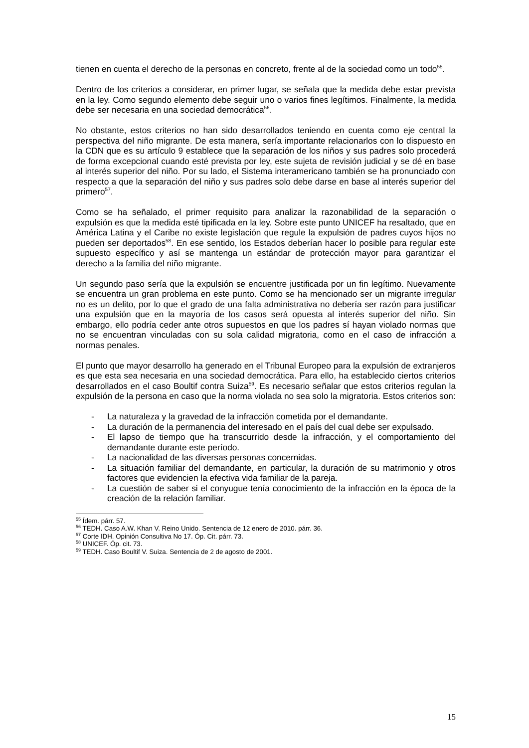tienen en cuenta el derecho de la personas en concreto, frente al de la sociedad como un todo<sup>55</sup>.
Dentro de los criterios a considerar, en primer lugar, se señala que la medida debe estar prevista en la ley. Como segundo elemento debe seguir uno o varios fines legítimos. Finalmente, la medida debe ser necesaria en una sociedad democrática<sup>56</sup>.
No obstante, estos criterios no han sido desarrollados teniendo en cuenta como eje central la perspectiva del niño migrante. De esta manera, sería importante relacionarlos con lo dispuesto en la CDN que es su artículo 9 establece que la separación de los niños y sus padres solo procederá de forma excepcional cuando esté prevista por ley, este sujeta de revisión judicial y se dé en base al interés superior del niño. Por su lado, el Sistema interamericano también se ha pronunciado con respecto a que la separación del niño y sus padres solo debe darse en base al interés superior del primero<sup>57</sup>.
Como se ha señalado, el primer requisito para analizar la razonabilidad de la separación o expulsión es que la medida esté tipificada en la ley. Sobre este punto UNICEF ha resaltado, que en América Latina y el Caribe no existe legislación que regule la expulsión de padres cuyos hijos no pueden ser deportados<sup>58</sup>. En ese sentido, los Estados deberían hacer lo posible para regular este supuesto específico y así se mantenga un estándar de protección mayor para garantizar el derecho a la familia del niño migrante.
Un segundo paso sería que la expulsión se encuentre justificada por un fin legítimo. Nuevamente se encuentra un gran problema en este punto. Como se ha mencionado ser un migrante irregular no es un delito, por lo que el grado de una falta administrativa no debería ser razón para justificar una expulsión que en la mayoría de los casos será opuesta al interés superior del niño. Sin embargo, ello podría ceder ante otros supuestos en que los padres sí hayan violado normas que no se encuentran vinculadas con su sola calidad migratoria, como en el caso de infracción a normas penales.
El punto que mayor desarrollo ha generado en el Tribunal Europeo para la expulsión de extranjeros es que esta sea necesaria en una sociedad democrática. Para ello, ha establecido ciertos criterios desarrollados en el caso Boultif contra Suiza<sup>59</sup>. Es necesario señalar que estos criterios regulan la expulsión de la persona en caso que la norma violada no sea solo la migratoria. Estos criterios son:
- La naturaleza y la gravedad de la infracción cometida por el demandante.
- La duración de la permanencia del interesado en el país del cual debe ser expulsado.
- El lapso de tiempo que ha transcurrido desde la infracción, y el comportamiento del demandante durante este período.
- La nacionalidad de las diversas personas concernidas.
- La situación familiar del demandante, en particular, la duración de su matrimonio y otros factores que evidencien la efectiva vida familiar de la pareja.
- La cuestión de saber si el conyugue tenía conocimiento de la infracción en la época de la creación de la relación familiar.
<sup>55</sup> Ídem. párr. 57.
<sup>56</sup> TEDH. Caso A.W. Khan V. Reino Unido. Sentencia de 12 enero de 2010. párr. 36.
<sup>57</sup> Corte IDH. Opinión Consultiva No 17. Óp. Cit. párr. 73.
<sup>58</sup> UNICEF. Óp. cit. 73.
<sup>59</sup> TEDH. Caso Boultif V. Suiza. Sentencia de 2 de agosto de 2001.
15